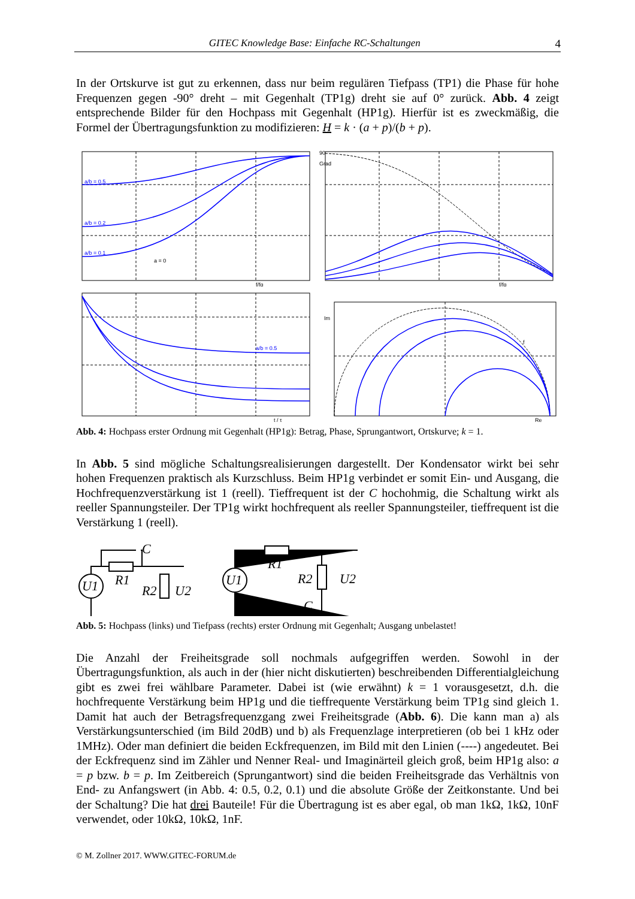GITEC Knowledge Base: Einfache RC-Schaltungen 4
In der Ortskurve ist gut zu erkennen, dass nur beim regulären Tiefpass (TP1) die Phase für hohe Frequenzen gegen -90° dreht – mit Gegenhalt (TP1g) dreht sie auf 0° zurück. Abb. 4 zeigt entsprechende Bilder für den Hochpass mit Gegenhalt (HP1g). Hierfür ist es zweckmäßig, die Formel der Übertragungsfunktion zu modifizieren: H = k · (a + p)/(b + p).
a/b = 0.5
a/b = 0.2
a/b = 0.1
a = 0
f/fg
90
Grad
f/fg
a/b = 0.5
t / τ
Im
f
Re
Abb. 4: Hochpass erster Ordnung mit Gegenhalt (HP1g): Betrag, Phase, Sprungantwort, Ortskurve; k = 1.
In Abb. 5 sind mögliche Schaltungsrealisierungen dargestellt. Der Kondensator wirkt bei sehr hohen Frequenzen praktisch als Kurzschluss. Beim HP1g verbindet er somit Ein- und Ausgang, die Hochfrequenzverstärkung ist 1 (reell). Tieffrequent ist der C hochohmig, die Schaltung wirkt als reeller Spannungsteiler. Der TP1g wirkt hochfrequent als reeller Spannungsteiler, tieffrequent ist die Verstärkung 1 (reell).
U1
C
R1
R2
U2
U1
R1
R2
U2
C
Abb. 5: Hochpass (links) und Tiefpass (rechts) erster Ordnung mit Gegenhalt; Ausgang unbelastet!
Die Anzahl der Freiheitsgrade soll nochmals aufgegriffen werden. Sowohl in der Übertragungsfunktion, als auch in der (hier nicht diskutierten) beschreibenden Differentialgleichung gibt es zwei frei wählbare Parameter. Dabei ist (wie erwähnt) k = 1 vorausgesetzt, d.h. die hochfrequente Verstärkung beim HP1g und die tieffrequente Verstärkung beim TP1g sind gleich 1. Damit hat auch der Betragsfrequenzgang zwei Freiheitsgrade (Abb. 6). Die kann man a) als Verstärkungsunterschied (im Bild 20dB) und b) als Frequenzlage interpretieren (ob bei 1 kHz oder 1MHz). Oder man definiert die beiden Eckfrequenzen, im Bild mit den Linien (----) angedeutet. Bei der Eckfrequenz sind im Zähler und Nenner Real- und Imaginärteil gleich groß, beim HP1g also: a = p bzw. b = p. Im Zeitbereich (Sprungantwort) sind die beiden Freiheitsgrade das Verhältnis von End- zu Anfangswert (in Abb. 4: 0.5, 0.2, 0.1) und die absolute Größe der Zeitkonstante. Und bei der Schaltung? Die hat drei Bauteile! Für die Übertragung ist es aber egal, ob man 1kΩ, 1kΩ, 10nF verwendet, oder 10kΩ, 10kΩ, 1nF.
© M. Zollner 2017. WWW.GITEC-FORUM.de